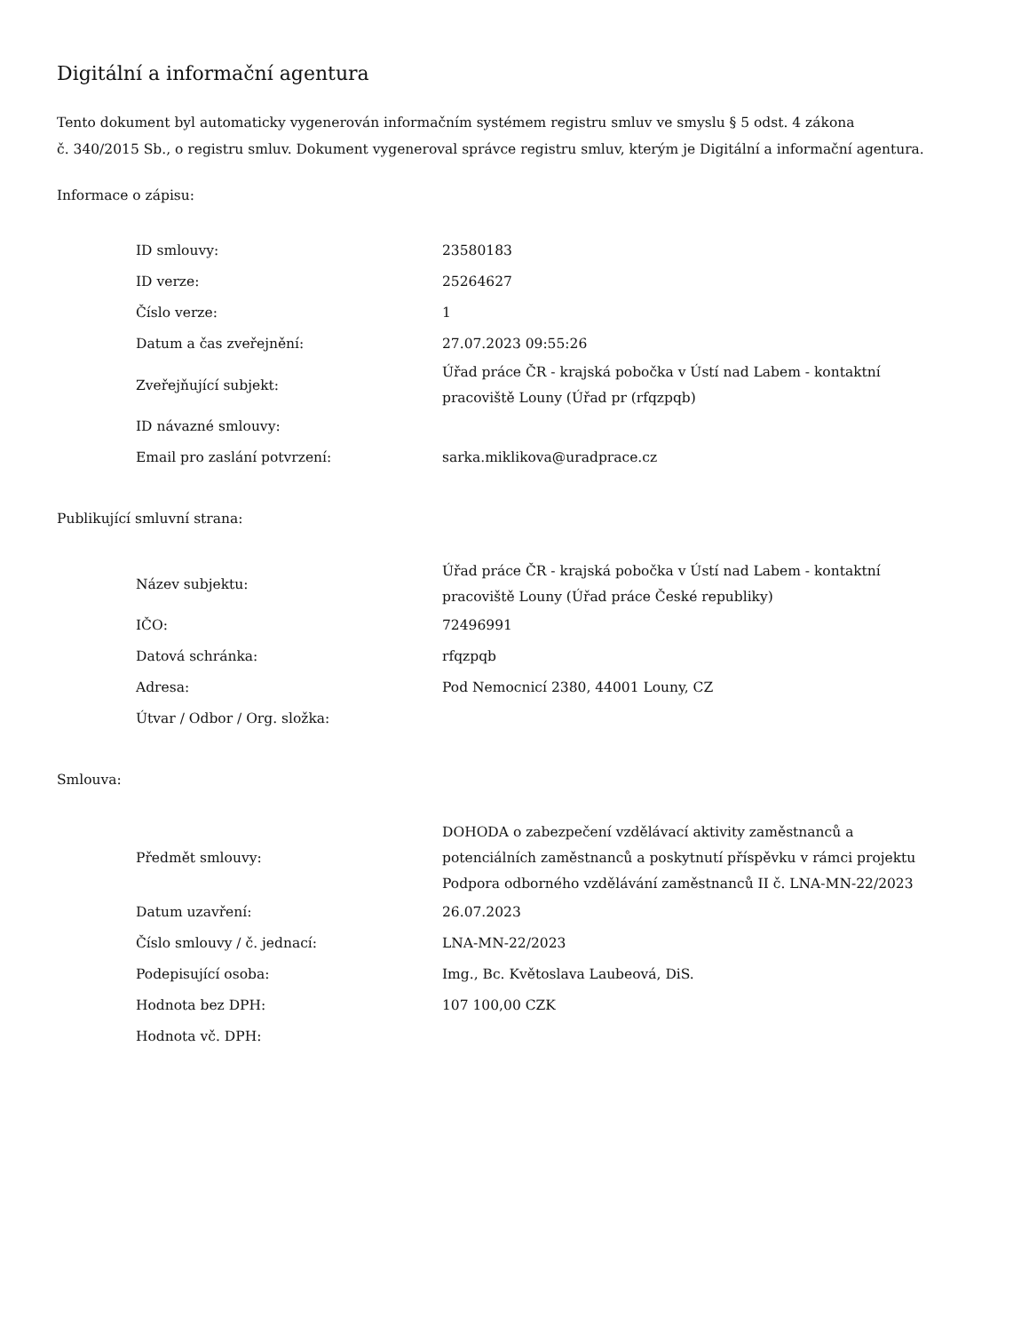Digitální a informační agentura
Tento dokument byl automaticky vygenerován informačním systémem registru smluv ve smyslu § 5 odst. 4 zákona
č. 340/2015 Sb., o registru smluv. Dokument vygeneroval správce registru smluv, kterým je Digitální a informační agentura.
Informace o zápisu:
| ID smlouvy: | 23580183 |
| ID verze: | 25264627 |
| Číslo verze: | 1 |
| Datum a čas zveřejnění: | 27.07.2023 09:55:26 |
| Zveřejňující subjekt: | Úřad práce ČR - krajská pobočka v Ústí nad Labem - kontaktní pracoviště Louny (Úřad pr (rfqzpqb) |
| ID návazné smlouvy: | |
| Email pro zaslání potvrzení: | sarka.miklikova@uradprace.cz |
Publikující smluvní strana:
| Název subjektu: | Úřad práce ČR - krajská pobočka v Ústí nad Labem - kontaktní pracoviště Louny (Úřad práce České republiky) |
| IČO: | 72496991 |
| Datová schránka: | rfqzpqb |
| Adresa: | Pod Nemocnicí 2380, 44001 Louny, CZ |
| Útvar / Odbor / Org. složka: | |
Smlouva:
| Předmět smlouvy: | DOHODA o zabezpečení vzdělávací aktivity zaměstnanců a potenciálních zaměstnanců a poskytnutí příspěvku v rámci projektu Podpora odborného vzdělávání zaměstnanců II č. LNA-MN-22/2023 |
| Datum uzavření: | 26.07.2023 |
| Číslo smlouvy / č. jednací: | LNA-MN-22/2023 |
| Podepisující osoba: | Img., Bc. Květoslava Laubeová, DiS. |
| Hodnota bez DPH: | 107 100,00 CZK |
| Hodnota vč. DPH: | |